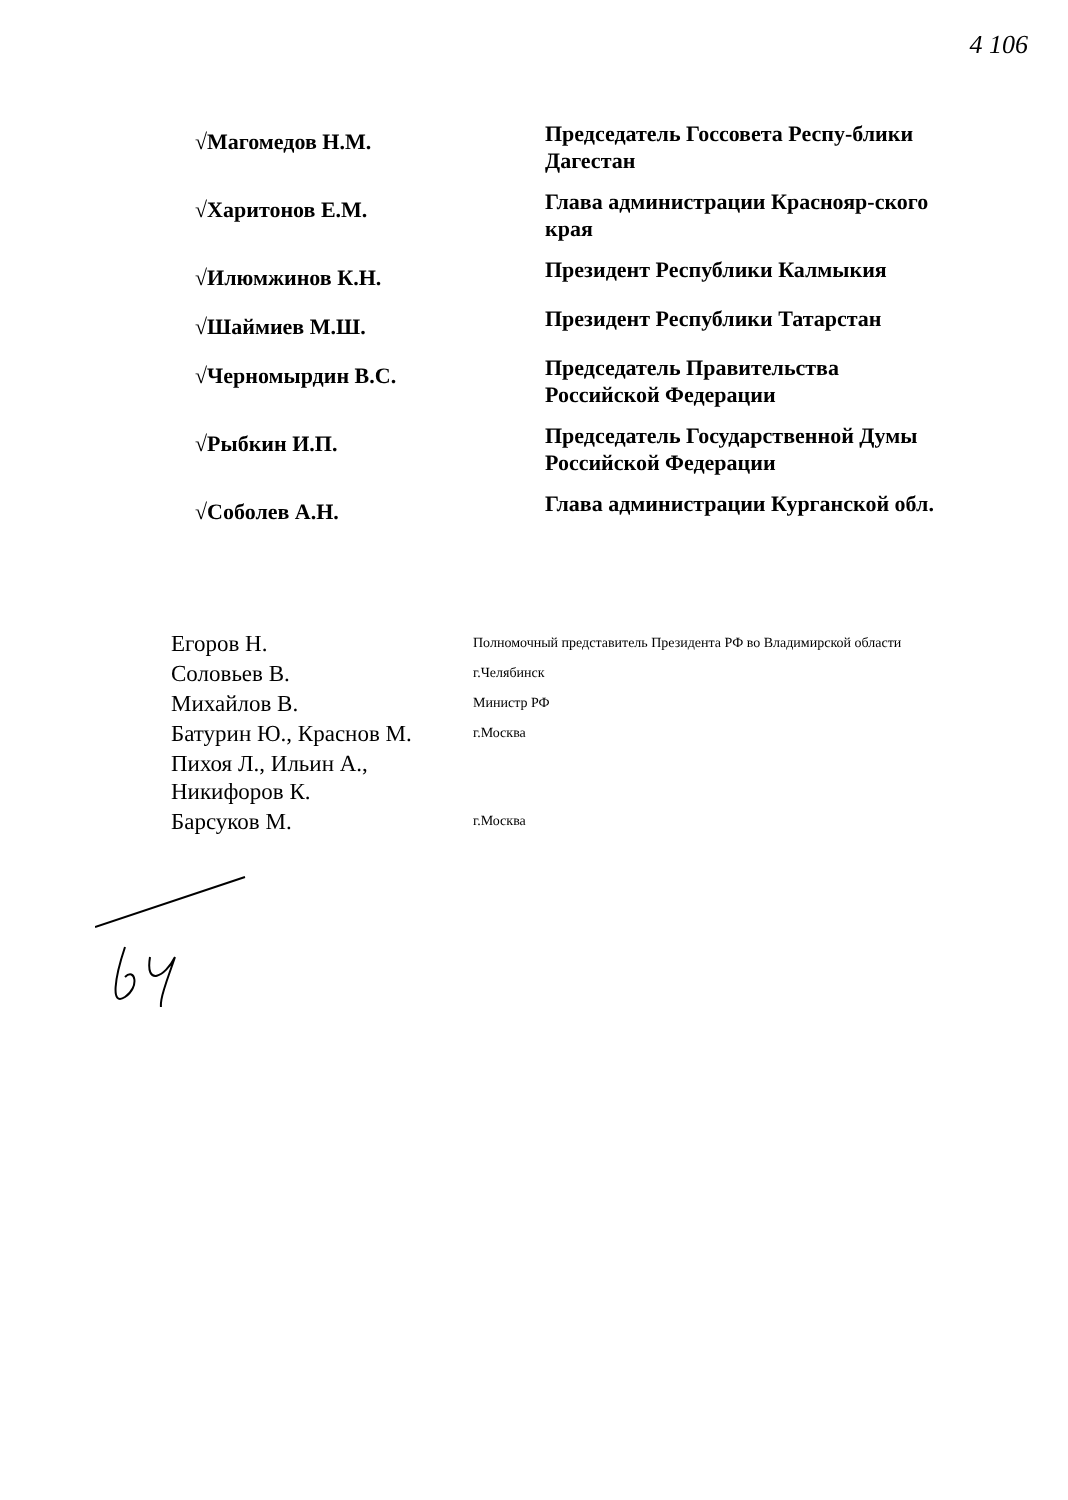4 106
| √ Магомедов Н.М. | Председатель Госсовета Респу-блики Дагестан |
| √ Харитонов Е.М. | Глава администрации Краснояр-ского края |
| √ Илюмжинов К.Н. | Президент Республики Калмыкия |
| √ Шаймиев М.Ш. | Президент Республики Татарстан |
| √ Черномырдин В.С. | Председатель Правительства Российской Федерации |
| √ Рыбкин И.П. | Председатель Государственной Думы Российской Федерации |
| √ Соболев А.Н. | Глава администрации Курганской обл. |
| Егоров Н. | Полномочный представитель Президента РФ во Владимирской области |
| Соловьев В. | г.Челябинск |
| Михайлов В. | Министр РФ |
| Батурин Ю., Краснов М. | г.Москва |
| Пихоя Л., Ильин А., Никифоров К. | |
| Барсуков М. | г.Москва |